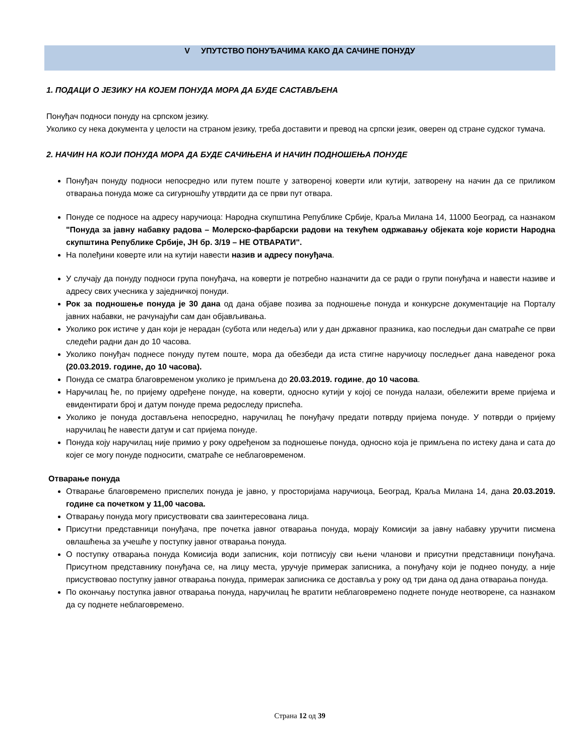V УПУТСТВО ПОНУЂАЧИМА КАКО ДА САЧИНЕ ПОНУДУ
1. ПОДАЦИ О ЈЕЗИКУ НА КОЈЕМ ПОНУДА МОРА ДА БУДЕ САСТАВЉЕНА
Понуђач подноси понуду на српском језику.
Уколико су нека документа у целости на страном језику, треба доставити и превод на српски језик, оверен од стране судског тумача.
2. НАЧИН НА КОЈИ ПОНУДА МОРА ДА БУДЕ САЧИЊЕНА И НАЧИН ПОДНОШЕЊА ПОНУДЕ
Понуђач понуду подноси непосредно или путем поште у затвореној коверти или кутији, затворену на начин да се приликом отварања понуда може са сигурношћу утврдити да се први пут отвара.
Понуде се подносе на адресу наручиоца: Народна скупштина Републике Србије, Краља Милана 14, 11000 Београд, са назнаком "Понуда за јавну набавку радова – Молерско-фарбарски радови на текућем одржавању објеката које користи Народна скупштина Републике Србије, ЈН бр. 3/19 – НЕ ОТВАРАТИ".
На полеђини коверте или на кутији навести назив и адресу понуђача.
У случају да понуду подноси група понуђача, на коверти је потребно назначити да се ради о групи понуђача и навести називе и адресу свих учесника у заједничкој понуди.
Рок за подношење понуда је 30 дана од дана објаве позива за подношење понуда и конкурсне документације на Порталу јавних набавки, не рачунајући сам дан објављивања.
Уколико рок истиче у дан који је нерадан (субота или недеља) или у дан државног празника, као последњи дан сматраће се први следећи радни дан до 10 часова.
Уколико понуђач поднесе понуду путем поште, мора да обезбеди да иста стигне наручиоцу последњег дана наведеног рока (20.03.2019. године, до 10 часова).
Понуда се сматра благовременом уколико је примљена до 20.03.2019. године, до 10 часова.
Наручилац ће, по пријему одређене понуде, на коверти, односно кутији у којој се понуда налази, обележити време пријема и евидентирати број и датум понуде према редоследу приспећа.
Уколико је понуда достављена непосредно, наручилац ће понуђачу предати потврду пријема понуде. У потврди о пријему наручилац ће навести датум и сат пријема понуде.
Понуда коју наручилац није примио у року одређеном за подношење понуда, односно која је примљена по истеку дана и сата до којег се могу понуде подносити, сматраће се неблаговременом.
Отварање понуда
Отварање благовремено приспелих понуда је јавно, у просторијама наручиоца, Београд, Краља Милана 14, дана 20.03.2019. године са почетком у 11,00 часова.
Отварању понуда могу присуствовати сва заинтересована лица.
Присутни представници понуђача, пре почетка јавног отварања понуда, морају Комисији за јавну набавку уручити писмена овлашћења за учешће у поступку јавног отварања понуда.
О поступку отварања понуда Комисија води записник, који потписују сви њени чланови и присутни представници понуђача. Присутном представнику понуђача се, на лицу места, уручује примерак записника, а понуђачу који је поднео понуду, а није присуствовао поступку јавног отварања понуда, примерак записника се доставља у року од три дана од дана отварања понуда.
По окончању поступка јавног отварања понуда, наручилац ће вратити неблаговремено поднете понуде неотворене, са назнаком да су поднете неблаговремено.
Страна 12 од 39